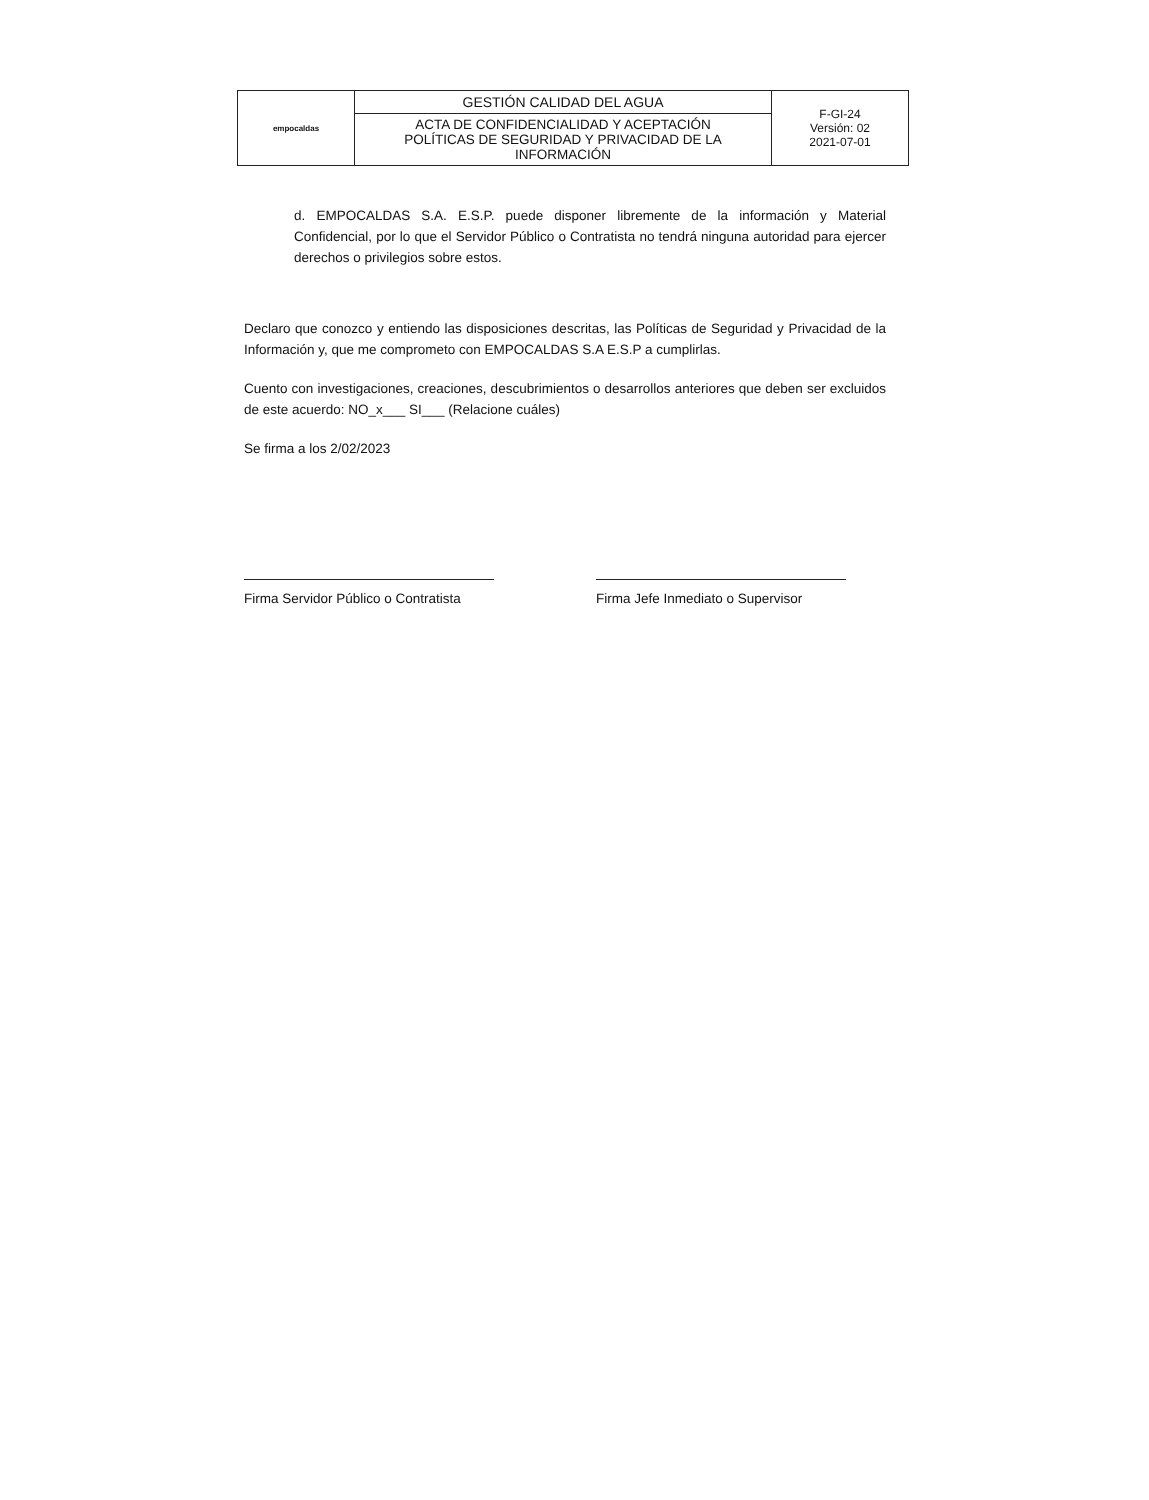| empocaldas | GESTIÓN CALIDAD DEL AGUA | F-GI-24 Versión: 02 2021-07-01 |
| | ACTA DE CONFIDENCIALIDAD Y ACEPTACIÓN POLÍTICAS DE SEGURIDAD Y PRIVACIDAD DE LA INFORMACIÓN | |
d. EMPOCALDAS S.A. E.S.P. puede disponer libremente de la información y Material Confidencial, por lo que el Servidor Público o Contratista no tendrá ninguna autoridad para ejercer derechos o privilegios sobre estos.
Declaro que conozco y entiendo las disposiciones descritas, las Políticas de Seguridad y Privacidad de la Información y, que me comprometo con EMPOCALDAS S.A E.S.P a cumplirlas.
Cuento con investigaciones, creaciones, descubrimientos o desarrollos anteriores que deben ser excluidos de este acuerdo: NO_x___ SI___ (Relacione cuáles)
Se firma a los 2/02/2023
Firma Servidor Público o Contratista
Firma Jefe Inmediato o Supervisor